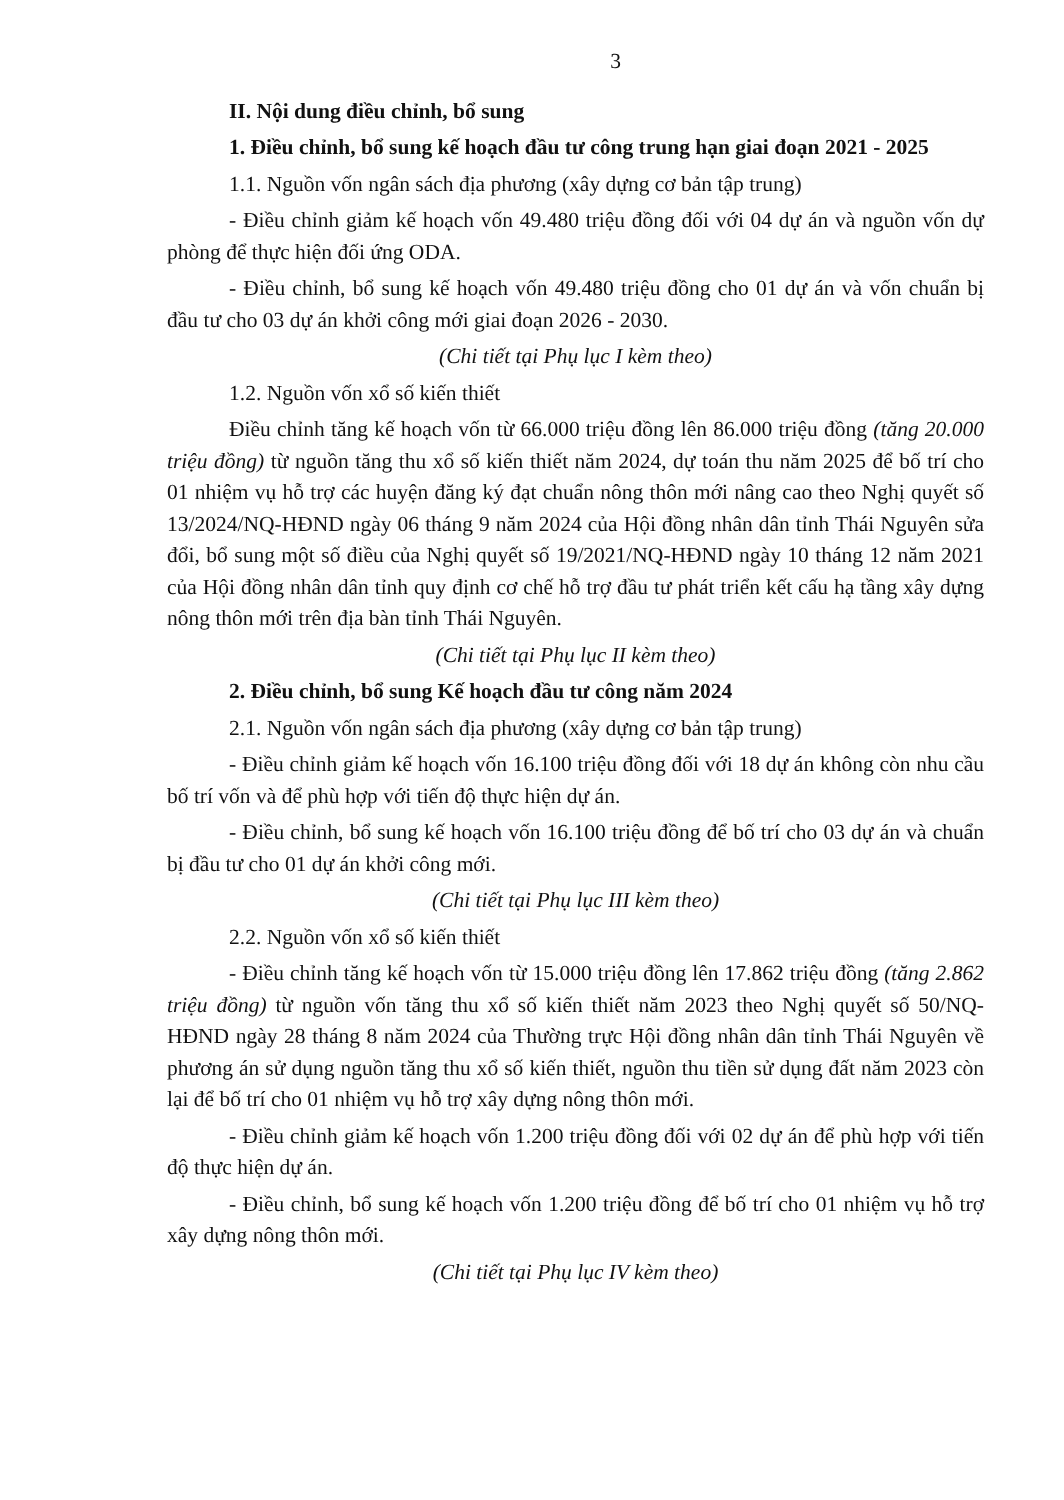3
II. Nội dung điều chỉnh, bổ sung
1. Điều chỉnh, bổ sung kế hoạch đầu tư công trung hạn giai đoạn 2021 - 2025
1.1. Nguồn vốn ngân sách địa phương (xây dựng cơ bản tập trung)
- Điều chỉnh giảm kế hoạch vốn 49.480 triệu đồng đối với 04 dự án và nguồn vốn dự phòng để thực hiện đối ứng ODA.
- Điều chỉnh, bổ sung kế hoạch vốn 49.480 triệu đồng cho 01 dự án và vốn chuẩn bị đầu tư cho 03 dự án khởi công mới giai đoạn 2026 - 2030.
(Chi tiết tại Phụ lục I kèm theo)
1.2. Nguồn vốn xổ số kiến thiết
Điều chỉnh tăng kế hoạch vốn từ 66.000 triệu đồng lên 86.000 triệu đồng (tăng 20.000 triệu đồng) từ nguồn tăng thu xổ số kiến thiết năm 2024, dự toán thu năm 2025 để bố trí cho 01 nhiệm vụ hỗ trợ các huyện đăng ký đạt chuẩn nông thôn mới nâng cao theo Nghị quyết số 13/2024/NQ-HĐND ngày 06 tháng 9 năm 2024 của Hội đồng nhân dân tỉnh Thái Nguyên sửa đổi, bổ sung một số điều của Nghị quyết số 19/2021/NQ-HĐND ngày 10 tháng 12 năm 2021 của Hội đồng nhân dân tỉnh quy định cơ chế hỗ trợ đầu tư phát triển kết cấu hạ tầng xây dựng nông thôn mới trên địa bàn tỉnh Thái Nguyên.
(Chi tiết tại Phụ lục II kèm theo)
2. Điều chỉnh, bổ sung Kế hoạch đầu tư công năm 2024
2.1. Nguồn vốn ngân sách địa phương (xây dựng cơ bản tập trung)
- Điều chỉnh giảm kế hoạch vốn 16.100 triệu đồng đối với 18 dự án không còn nhu cầu bố trí vốn và để phù hợp với tiến độ thực hiện dự án.
- Điều chỉnh, bổ sung kế hoạch vốn 16.100 triệu đồng để bố trí cho 03 dự án và chuẩn bị đầu tư cho 01 dự án khởi công mới.
(Chi tiết tại Phụ lục III kèm theo)
2.2. Nguồn vốn xổ số kiến thiết
- Điều chỉnh tăng kế hoạch vốn từ 15.000 triệu đồng lên 17.862 triệu đồng (tăng 2.862 triệu đồng) từ nguồn vốn tăng thu xổ số kiến thiết năm 2023 theo Nghị quyết số 50/NQ-HĐND ngày 28 tháng 8 năm 2024 của Thường trực Hội đồng nhân dân tỉnh Thái Nguyên về phương án sử dụng nguồn tăng thu xổ số kiến thiết, nguồn thu tiền sử dụng đất năm 2023 còn lại để bố trí cho 01 nhiệm vụ hỗ trợ xây dựng nông thôn mới.
- Điều chỉnh giảm kế hoạch vốn 1.200 triệu đồng đối với 02 dự án để phù hợp với tiến độ thực hiện dự án.
- Điều chỉnh, bổ sung kế hoạch vốn 1.200 triệu đồng để bố trí cho 01 nhiệm vụ hỗ trợ xây dựng nông thôn mới.
(Chi tiết tại Phụ lục IV kèm theo)